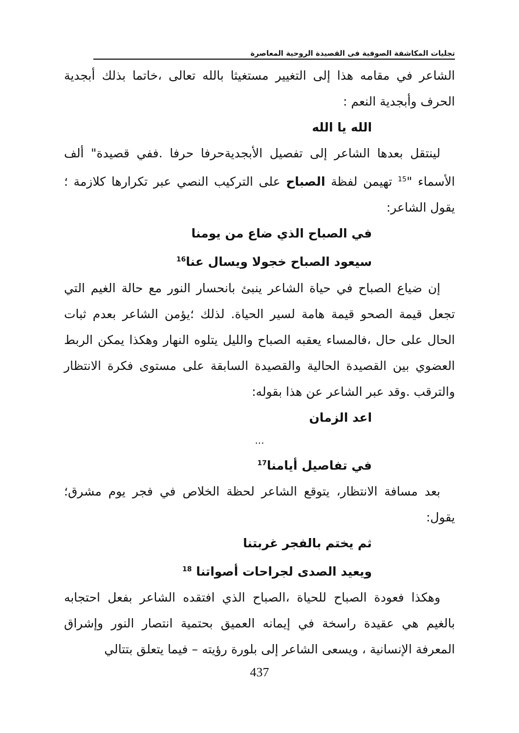تجليات المكاشفة الصوفية فى القصيدة الروحية المعاصرة
الشاعر في مقامه هذا إلى التغيير مستغيثا بالله تعالى ،خاتما بذلك أبجدية الحرف وأبجدية النعم :
الله يا الله
لينتقل بعدها الشاعر إلى تفصيل الأبجديةحرفا حرفا .ففي قصيدة" ألف الأسماء "<sup>15</sup> تهيمن لفظة الصباح على التركيب النصي عبر تكرارها كلازمة ؛يقول الشاعر:
في الصباح الذي ضاع من يومنا
سيعود الصباح خجولا ويسال عنا<sup>16</sup>
إن ضياع الصباح في حياة الشاعر ينبئ بانحسار النور مع حالة الغيم التي تجعل قيمة الصحو قيمة هامة لسير الحياة. لذلك ؛يؤمن الشاعر بعدم ثبات الحال على حال ،فالمساء يعقبه الصباح والليل يتلوه النهار وهكذا يمكن الربط العضوي بين القصيدة الحالية والقصيدة السابقة على مستوى فكرة الانتظار والترقب .وقد عبر الشاعر عن هذا بقوله:
اعد الزمان
...
في تفاصيل أيامنا<sup>17</sup>
بعد مسافة الانتظار، يتوقع الشاعر لحظة الخلاص في فجر يوم مشرق؛ يقول:
ثم يختم بالفجر غربتنا
ويعيد الصدى لجراحات أصواتنا <sup>18</sup>
وهكذا فعودة الصباح للحياة ،الصباح الذي افتقده الشاعر بفعل احتجابه بالغيم هي عقيدة راسخة في إيمانه العميق بحتمية انتصار النور وإشراق المعرفة الإنسانية ، ويسعى الشاعر إلى بلورة رؤيته – فيما يتعلق بتتالي
437